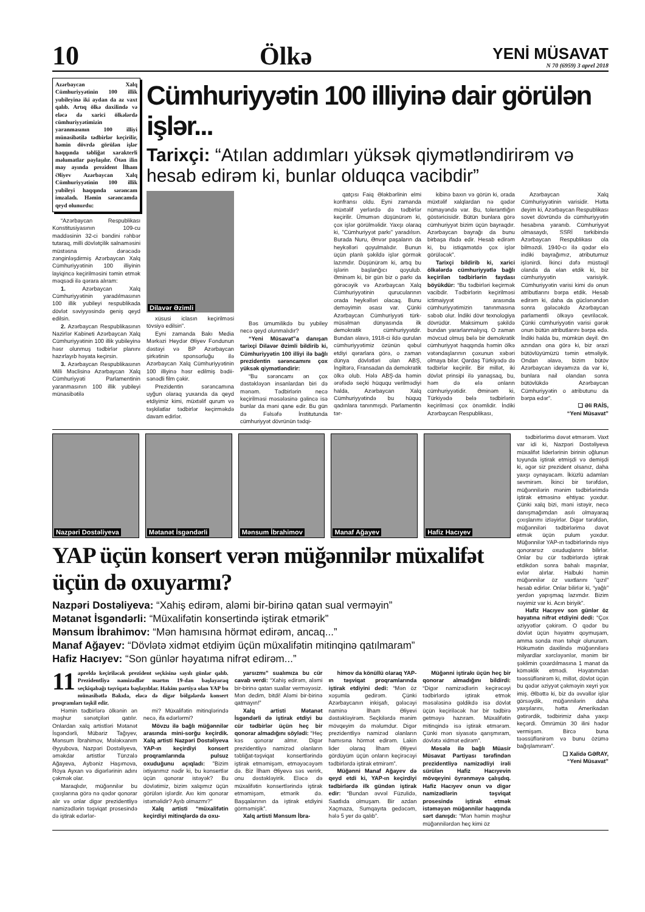10
Ölkə
YENİ MÜSAVAT
N 70 (6959) 3 aprel 2018
Azərbaycan Xalq Cümhuriyyətinin 100 illik yubileyinə iki aydan da az vaxt qalıb. Artıq ölkə daxilində və eləcə də xarici ölkələrdə cümhuriyyətimizin yaranmasının 100 illiyi münasibətilə tədbirlər keçirilir, həmin dövrdə görülən işlər haqqında təbliğat xarakterli məlumatlar paylaşılır. Ötən ilin may ayında prezident İlham Əliyev Azərbaycan Xalq Cümhuriyyətinin 100 illik yubileyi haqqında sərəncam imzaladı. Həmin sərəncamda qeyd olunurdu:
“Azərbaycan Respublikası Konstitusiyasının 109-cu maddəsinin 32-ci bəndini rəhbər tutaraq, milli dövlətçilik salnaməsini müstəsna dərəcədə zənginləşdirmiş Azərbaycan Xalq Cümhuriyyətinin 100 illiyinin layiqincə keçirilməsini təmin etmək məqsədi ilə qərara alıram:
1. Azərbaycan Xalq Cümhuriyyətinin yaradılmasının 100 illik yubileyi respublikada dövlət səviyyəsində geniş qeyd edilsin.
2. Azərbaycan Respublikasının Nazirlər Kabineti Azərbaycan Xalq Cümhuriyyətinin 100 illik yubileyinə həsr olunmuş tədbirlər planını hazırlayıb həyata keçirsin.
3. Azərbaycan Respublikasının Milli Məclisinə Azərbaycan Xalq Cümhuriyyəti Parlamentinin yaranmasının 100 illik yubileyi münasibətilə
Cümhuriyyətin 100 illiyinə dair görülən işlər...
Tarixçi: “Atılan addımları yüksək qiymətləndirirəm və hesab edirəm ki, bunlar olduqca vacibdir”
Dilavər Əzimli
xüsusi iclasın keçirilməsi tövsiyə edilsin".
Eyni zamanda Bakı Media Mərkəzi Heydər Əliyev Fondunun dəstəyi və BP Azərbaycan şirkətinin sponsorluğu ilə Azərbaycan Xalq Cümhuriyyətinin 100 illiyinə həsr edilmiş bədii-sənədli film çəkir.
Prezidentin sərəncamına uyğun olaraq yuxarıda da qeyd etdiyimiz kimi, müxtəlif qurum və təşkilatlar tədbirlər keçirməkdə davam edirlər.
Bəs ümumilikdə bu yubiley necə qeyd olunmalıdır?
“Yeni Müsavat”a danışan tarixçi Dilavər Əzimli bildirib ki, Cümhuriyyətin 100 illiyi ilə bağlı prezidentin sərəncamını çox yüksək qiymətləndirir:
“Bu sərəncamı ən çox dəstəkləyən insanlardan biri də mənəm. Tədbirlərin necə keçirilməsi məsələsinə gəlincə isə bunlar da məni qane edir. Bu gün də Fəlsəfə İnstitutunda cümhuriyyət dövrünün tədqi-
qatçısı Faiq Ələkbərlinin elmi konfransı oldu. Eyni zamanda müxtəlif yerlərdə də tədbirlər keçirilir. Ümumən düşünürəm ki, çox işlər görülməlidir. Yaxşı olaraq ki, "Cümhuriyyət parkı" yaradılsın. Burada Nuru, Ənvər paşaların da heykəlləri qoyulmalıdır. Bunun üçün planlı şəkildə işlər görmək lazımdır. Düşünürəm ki, artıq bu işlərin başlanğıcı qoyulub. Əminəm ki, bir gün biz o parkı da görəcəyik və Azərbaycan Xalq Cümhuriyyətinin qurucularının orada heykəlləri olacaq. Bunu deməyimin əsası var. Çünki Azərbaycan Cümhuriyyəti türk-müsəlman dünyasında ilk demokratik cümhuriyyətdir. Bundan əlavə, 1918-ci ildə qurulan cümhuriyyətimiz özünün qəbul etdiyi qərarlara görə, o zaman dünya dövlətləri olan ABŞ, İngiltərə, Fransadan da demokratik ölkə olub. Hələ ABŞ-da həmin ərəfədə seçki hüququ verilmədiyi halda, Azərbaycan Xalq Cümhuriyyətində bu hüquq qadınlara tanınmışdı. Parlamentin tər-
kibinə baxın və görün ki, orada müxtəlif xalqlardan nə qədər nümayəndə var. Bu, tolerantlığın göstəricisidir. Bütün bunlara görə cümhuriyyət bizim üçün bayraqdır. Azərbaycan bayrağı da bunu birbaşa ifadə edir. Hesab edirəm ki, bu istiqamətdə çox işlər görüləcək".
Tarixçi bildirib ki, xarici ölkələrdə cümhuriyyətlə bağlı keçirilən tədbirlərin faydası böyükdür: “Bu tədbirləri keçirmək vacibdir. Tədbirlərin keçirilməsi ictimaiyyət arasında cümhuriyyətimizin tanınmasına səbəb olur. İndiki dövr texnologiya dövrüdür. Maksimum şəkildə bundan yararlanmalıyıq. O zaman mövcud olmuş belə bir demokratik cümhuriyyət haqqında həmin ölkə vətəndaşlarının çoxunun xəbəri olmaya bilər. Qardaş Türkiyədə də tədbirlər keçirilir. Bir millət, iki dövlət prinsipi ilə yanaşsaq, bu, həm də elə onların cümhuriyyətidir. Əminəm ki, Türkiyədə belə tədbirlərin keçirilməsi çox önəmlidir. İndiki Azərbaycan Respublikası,
Azərbaycan Xalq Cümhuriyyətinin varisidir. Hətta deyim ki, Azərbaycan Respublikası sovet dövründə də cümhuriyyətin hesabına yaranıb. Cümhuriyyət olmasaydı, SSRİ tərkibində Azərbaycan Respublikası ola bilməzdi. 1940-cı ilə qədər elə indiki bayrağımız, atributumuz işlənirdi. İkinci dəfə müstəqil olanda da elan etdik ki, biz cümhuriyyətin varisiyik. Cümhuriyyətin varisi kimi də onun atributlarını bərpa etdik. Hesab edirəm ki, daha da güclənəndən sonra gələcəkdə Azərbaycan parlamentli ölkəyə çevriləcək. Çünki cümhuriyyətin varisi gərək onun bütün atributlarını bərpa edə. İndiki halda bu, mümkün deyil. Ən azından ona görə ki, biz ərazi bütövlüyümüzü təmin etməliyik. Ondan əlavə, bizim bütöv Azərbaycan ideyamıza da var ki, bunlara nail olandan sonra bütövlükdə Azərbaycan Cümhuriyyətin o atributunu da bərpa edər”.
❑ Əli RAİS,
“Yeni Müsavat”
Nazpəri Dostəliyeva
Mətanət İsgəndərli
Mənsum İbrahimov
Manaf Ağayev
Hafiz Hacıyev
YAP üçün konsert verən müğənnilər müxalifət üçün də oxuyarmı?
Nazpəri Dostəliyeva: “Xahiş edirəm, aləmi bir-birinə qatan sual verməyin”
Mətanət İsgəndərli: “Müxalifətin konsertində iştirak etmərik”
Mənsum İbrahimov: “Mən hamısına hörmət edirəm, ancaq...”
Manaf Ağayev: “Dövlətə xidmət etdiyim üçün müxalifətin mitinqinə qatılmaram”
Hafiz Hacıyev: “Son günlər həyatıma nifrət edirəm...”
11 apreldə keçiriləcək prezident seçkisinə sayılı günlər qalıb. Prezidentliyə namizədlər martın 19-dan başlayaraq seçkiqabağı təşviqata başlayıblar. Hakim partiya olan YAP bu münasibətlə Bakıda, eləcə də digər bölgələrdə konsert proqramları təşkil edir.
Həmin tədbirlərə ölkənin ən məşhur sənətçiləri qatılır. Onlardan xalq artistləri Mətanət İsgəndərli, Mübariz Tağıyev, Mənsum İbrahimov, Mələkxanım Əyyubova, Nazpəri Dostəliyeva, əməkdar artistlər Tünzalə Ağayeva, Aybəniz Haşımova, Röya Ayxan və digərlərinin adını çəkmək olar.
Maraqlıdır, müğənnilər bu çıxışlarına görə nə qədər qonorar alır və onlar digər prezidentliyə namizədlərin təşviqat prosesində də iştirak edərlər-
mi? Müxalifətin mitinqlərində necə, ifa edərlərmi?
Mövzu ilə bağlı müğənnilər arasında mini-sorğu keçirdik. Xalq artisti Nazpəri Dostəliyeva YAP-ın keçirdiyi konsert proqramlarında pulsuz oxuduğunu açıqladı: ”Bizim ixtiyarımız nədir ki, bu konsertlər üçün qonorar istəyək? Bu dövlətimiz, bizim xalqımız üçün görülən işlərdir. Axı kim qonorar istəməlidir? Ayıb olmazmı?"
Xalq artisti “müxalifətin keçirdiyi mitinqlərdə də oxu-
yarsızmı” sualımıza bu cür cavab verdi: “Xahiş edirəm, aləmi bir-birinə qatan suallar verməyəsiz. Mən dedim, bitdi! Aləmi bir-birinə qatmayın!”
Xalq artisti Mətanət İsgəndərli də iştirak etdiyi bu cür tədbirlər üçün heç bir qonorar almadığını söylədi: “Heç kəs qonorar almır. Digər prezidentliyə namizəd olanların təbliğat-təşviqat konsertlərində iştirak etməmişəm, etməyəcəyəm də. Biz İlham Əliyevə səs verirk, onu dəstəkləyirik. Eləcə də müxalifətin konsertlərində iştirak etməmişəm, etmərik də. Başqalarının da iştirak etdiyini görməmişik”.
Xalq artisti Mənsum İbra-
himov da könüllü olaraq YAP-ın təşviqat proqramlarında iştirak etdiyini dedi: “Mən öz xoşumla gedirəm. Çünki Azərbaycanın inkişafı, gələcəyi naminə İlham Əliyevi dəstəkləyirəm. Seçkilərdə mənim mövqeyim də məlumdur. Digər prezidentliyə namizəd olanların hamısına hörmət edirəm. Lakin lider olaraq İlham Əliyevi gördüyüm üçün onların keçirəcəyi tədbirlərdə iştirak etmirəm”.
Müğənni Manaf Ağayev də qeyd etdi ki, YAP-ın keçirdiyi tədbirlərdə ilk gündən iştirak edir: “Bundan əvvəl Füzulidə, Saatlıda olmuşam. Bir azdan Xaçmaza, Sumqayıta gedəcəm, hələ 5 yer də qalıb”.
Müğənni iştirakı üçün heç bir qonorar almadığını bildirdi: “Digər namizədlərin keçirəcəyi tədbirlərdə iştirak etmək məsələsinə gəldikdə isə dövlət üçün keçiriləcək hər bir tədbirə getməyə hazıram. Müxalifətin mitinqində isə iştirak etmərəm. Çünki mən siyasətə qarışmıram, dövlətə xidmət edirəm”.
Məsələ ilə bağlı Müasir Müsavat Partiyası tərəfindən prezidentliyə namizədliyi irəli sürülən Hafiz Hacıyevin mövqeyini öyrənməyə çalışdıq. Hafiz Hacıyev onun və digər namizədlərin təşviqat prosesində iştirak etmək istəməyən müğənnilər haqqında sərt danışdı: “Mən həmin məşhur müğənnilərdən heç kimi öz
tədbirlərimə dəvət etmərəm. Vaxt var idi ki, Nazpəri Dostəliyeva müxalifət liderlərinin birinin oğlunun toyunda iştirak etmişdi və demişdi ki, əgər siz prezident olsanız, daha yaxşı oynayacam. İkiüzlü adamları sevmirəm. İkinci bir tərəfdən, müğənnilərin mənim tədbirlərimdə iştirak etməsinə ehtiyac yoxdur. Çünki xalq bizi, məni istəyir, necə danışmağımdan asılı olmayaraq çıxışlarımı izləyirlər. Digər tərəfdən, müğənniləri tədbirlərimə dəvət etmək üçün pulum yoxdur. Müğənnilər YAP-ın tədbirlərində niyə qonorarsız oxuduqlarını bilirlər. Onlar bu cür tədbirlərdə iştirak etdikdən sonra bahalı maşınlar, evlər alırlar. Halbuki həmin müğənnilər öz vaxtlarını ”qızıl” hesab edirlər. Onlar bilirlər ki, “yağlı” yerdən yapışmaq lazımdır. Bizim nəyimiz var ki. Acın biriyik".
Hafiz Hacıyev son günlər öz həyatına nifrət etdiyini dedi: “Çox əziyyətlər çəkirəm. O qədər bu dövlət üçün həyatmı qoymuşam, amma sonda mən təhqir olunuram. Hökumətin daxilində müğənnilərə milyardlar xərcləyənlər, mənim bir şəklimin çıxardılmasına 1 manat da köməklik etmədi. Həyatımdan təəssüflənirəm ki, millət, dövlət üçün bu qədər əziyyət çəkməyin xeyri yox imiş. Əlbəttə ki, biz də əvvəllər işlər görsəydik, müğənnilərin daha yaxşılarını, hətta Amerikadan gətirərdik, tədbirimiz daha yaxşı keçərdi. Ömrümün 30 ilini hədər vermişəm. Bircə buna təəssüflənirəm və bunu özümə bağışlamıram”.
❑ Xalidə GƏRAY,
“Yeni Müsavat”